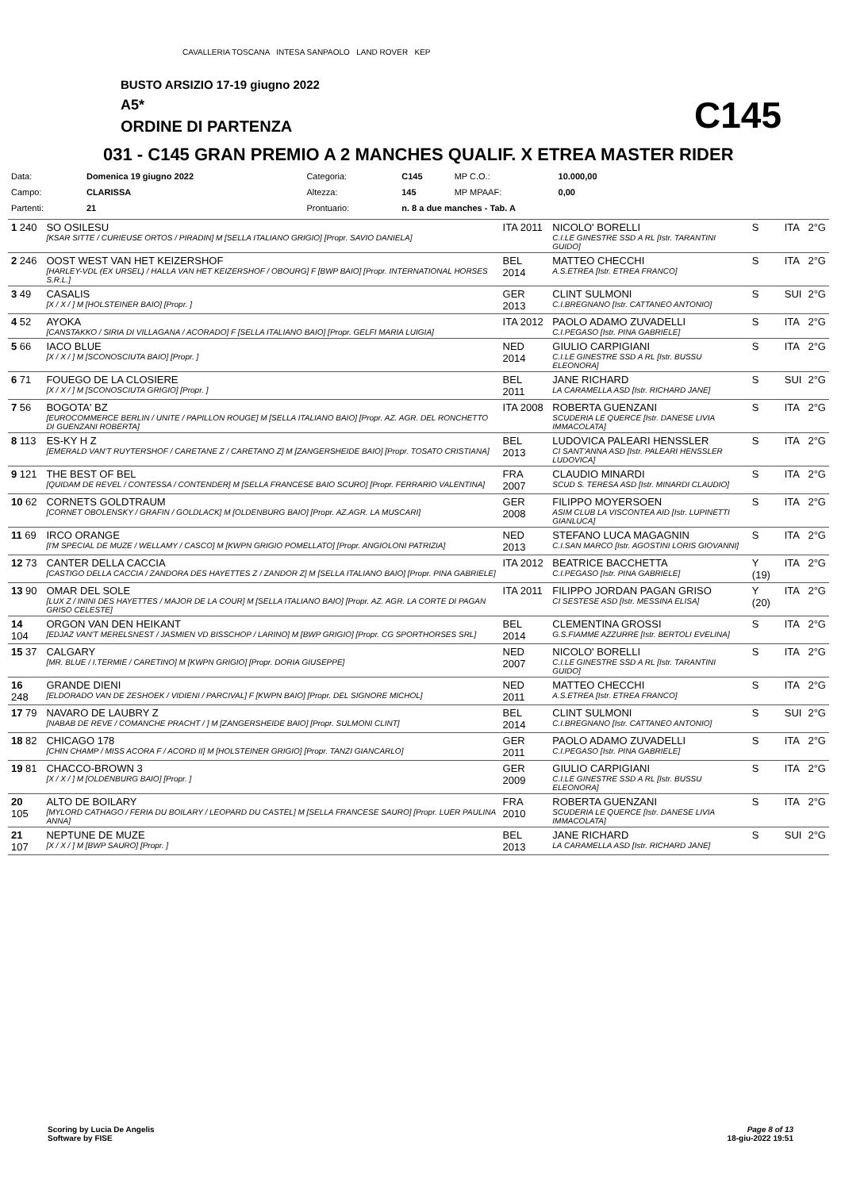CAVALLERIA TOSCANA INTESA SANPAOLO LAND ROVER KEP
BUSTO ARSIZIO 17-19 giugno 2022
A5*
ORDINE DI PARTENZA C145
031 - C145 GRAN PREMIO A 2 MANCHES QUALIF. X ETREA MASTER RIDER
| Data: | Domenica 19 giugno 2022 | Categoria: | C145 | MP C.O.: | 10.000,00 |
| Campo: | CLARISSA | Altezza: | 145 | MP MPAAF: | 0,00 |
| Partenti: | 21 | Prontuario: | n. 8 a due manches - Tab. A | | |
| 1 240 | SO OSILESU [KSAR SITTE / CURIEUSE ORTOS / PIRADIN] M [SELLA ITALIANO GRIGIO] [Propr. SAVIO DANIELA] | ITA 2011 | NICOLO' BORELLI C.I.LE GINESTRE SSD A RL [Istr. TARANTINI GUIDO] | S | ITA | 2°G |
| 2 246 | OOST WEST VAN HET KEIZERSHOF [HARLEY-VDL (EX URSEL) / HALLA VAN HET KEIZERSHOF / OBOURG] F [BWP BAIO] [Propr. INTERNATIONAL HORSES S.R.L.] | BEL 2014 | MATTEO CHECCHI A.S.ETREA [Istr. ETREA FRANCO] | S | ITA | 2°G |
| 3 49 | CASALIS [X / X / ] M [HOLSTEINER BAIO] [Propr. ] | GER 2013 | CLINT SULMONI C.I.BREGNANO [Istr. CATTANEO ANTONIO] | S | SUI | 2°G |
| 4 52 | AYOKA [CANSTAKKO / SIRIA DI VILLAGANA / ACORADO] F [SELLA ITALIANO BAIO] [Propr. GELFI MARIA LUIGIA] | ITA 2012 | PAOLO ADAMO ZUVADELLI C.I.PEGASO [Istr. PINA GABRIELE] | S | ITA | 2°G |
| 5 66 | IACO BLUE [X / X / ] M [SCONOSCIUTA BAIO] [Propr. ] | NED 2014 | GIULIO CARPIGIANI C.I.LE GINESTRE SSD A RL [Istr. BUSSU ELEONORA] | S | ITA | 2°G |
| 6 71 | FOUEGO DE LA CLOSIERE [X / X / ] M [SCONOSCIUTA GRIGIO] [Propr. ] | BEL 2011 | JANE RICHARD LA CARAMELLA ASD [Istr. RICHARD JANE] | S | SUI | 2°G |
| 7 56 | BOGOTA' BZ [EUROCOMMERCE BERLIN / UNITE / PAPILLON ROUGE] M [SELLA ITALIANO BAIO] [Propr. AZ. AGR. DEL RONCHETTO DI GUENZANI ROBERTA] | ITA 2008 | ROBERTA GUENZANI SCUDERIA LE QUERCE [Istr. DANESE LIVIA IMMACOLATA] | S | ITA | 2°G |
| 8 113 | ES-KY H Z [EMERALD VAN'T RUYTERSHOF / CARETANE Z / CARETANO Z] M [ZANGERSHEIDE BAIO] [Propr. TOSATO CRISTIANA] | BEL 2013 | LUDOVICA PALEARI HENSSLER CI SANT'ANNA ASD [Istr. PALEARI HENSSLER LUDOVICA] | S | ITA | 2°G |
| 9 121 | THE BEST OF BEL [QUIDAM DE REVEL / CONTESSA / CONTENDER] M [SELLA FRANCESE BAIO SCURO] [Propr. FERRARIO VALENTINA] | FRA 2007 | CLAUDIO MINARDI SCUD S. TERESA ASD [Istr. MINARDI CLAUDIO] | S | ITA | 2°G |
| 10 62 | CORNETS GOLDTRAUM [CORNET OBOLENSKY / GRAFIN / GOLDLACK] M [OLDENBURG BAIO] [Propr. AZ.AGR. LA MUSCARI] | GER 2008 | FILIPPO MOYERSOEN ASIM CLUB LA VISCONTEA AID [Istr. LUPINETTI GIANLUCA] | S | ITA | 2°G |
| 11 69 | IRCO ORANGE [I'M SPECIAL DE MUZE / WELLAMY / CASCO] M [KWPN GRIGIO POMELLATO] [Propr. ANGIOLONI PATRIZIA] | NED 2013 | STEFANO LUCA MAGAGNIN C.I.SAN MARCO [Istr. AGOSTINI LORIS GIOVANNI] | S | ITA | 2°G |
| 12 73 | CANTER DELLA CACCIA [CASTIGO DELLA CACCIA / ZANDORA DES HAYETTES Z / ZANDOR Z] M [SELLA ITALIANO BAIO] [Propr. PINA GABRIELE] | ITA 2012 | BEATRICE BACCHETTA C.I.PEGASO [Istr. PINA GABRIELE] | Y (19) | ITA | 2°G |
| 13 90 | OMAR DEL SOLE [LUX Z / ININI DES HAYETTES / MAJOR DE LA COUR] M [SELLA ITALIANO BAIO] [Propr. AZ. AGR. LA CORTE DI PAGAN GRISO CELESTE] | ITA 2011 | FILIPPO JORDAN PAGAN GRISO CI SESTESE ASD [Istr. MESSINA ELISA] | Y (20) | ITA | 2°G |
| 14 104 | ORGON VAN DEN HEIKANT [EDJAZ VAN'T MERELSNEST / JASMIEN VD BISSCHOP / LARINO] M [BWP GRIGIO] [Propr. CG SPORTHORSES SRL] | BEL 2014 | CLEMENTINA GROSSI G.S.FIAMME AZZURRE [Istr. BERTOLI EVELINA] | S | ITA | 2°G |
| 15 37 | CALGARY [MR. BLUE / I.TERMIE / CARETINO] M [KWPN GRIGIO] [Propr. DORIA GIUSEPPE] | NED 2007 | NICOLO' BORELLI C.I.LE GINESTRE SSD A RL [Istr. TARANTINI GUIDO] | S | ITA | 2°G |
| 16 248 | GRANDE DIENI [ELDORADO VAN DE ZESHOEK / VIDIENI / PARCIVAL] F [KWPN BAIO] [Propr. DEL SIGNORE MICHOL] | NED 2011 | MATTEO CHECCHI A.S.ETREA [Istr. ETREA FRANCO] | S | ITA | 2°G |
| 17 79 | NAVARO DE LAUBRY Z [NABAB DE REVE / COMANCHE PRACHT / ] M [ZANGERSHEIDE BAIO] [Propr. SULMONI CLINT] | BEL 2014 | CLINT SULMONI C.I.BREGNANO [Istr. CATTANEO ANTONIO] | S | SUI | 2°G |
| 18 82 | CHICAGO 178 [CHIN CHAMP / MISS ACORA F / ACORD II] M [HOLSTEINER GRIGIO] [Propr. TANZI GIANCARLO] | GER 2011 | PAOLO ADAMO ZUVADELLI C.I.PEGASO [Istr. PINA GABRIELE] | S | ITA | 2°G |
| 19 81 | CHACCO-BROWN 3 [X / X / ] M [OLDENBURG BAIO] [Propr. ] | GER 2009 | GIULIO CARPIGIANI C.I.LE GINESTRE SSD A RL [Istr. BUSSU ELEONORA] | S | ITA | 2°G |
| 20 105 | ALTO DE BOILARY [MYLORD CATHAGO / FERIA DU BOILARY / LEOPARD DU CASTEL] M [SELLA FRANCESE SAURO] [Propr. LUER PAULINA ANNA] | FRA 2010 | ROBERTA GUENZANI SCUDERIA LE QUERCE [Istr. DANESE LIVIA IMMACOLATA] | S | ITA | 2°G |
| 21 107 | NEPTUNE DE MUZE [X / X / ] M [BWP SAURO] [Propr. ] | BEL 2013 | JANE RICHARD LA CARAMELLA ASD [Istr. RICHARD JANE] | S | SUI | 2°G |
Scoring by Lucia De Angelis
Software by FISE
Page 8 of 13
18-giu-2022 19:51